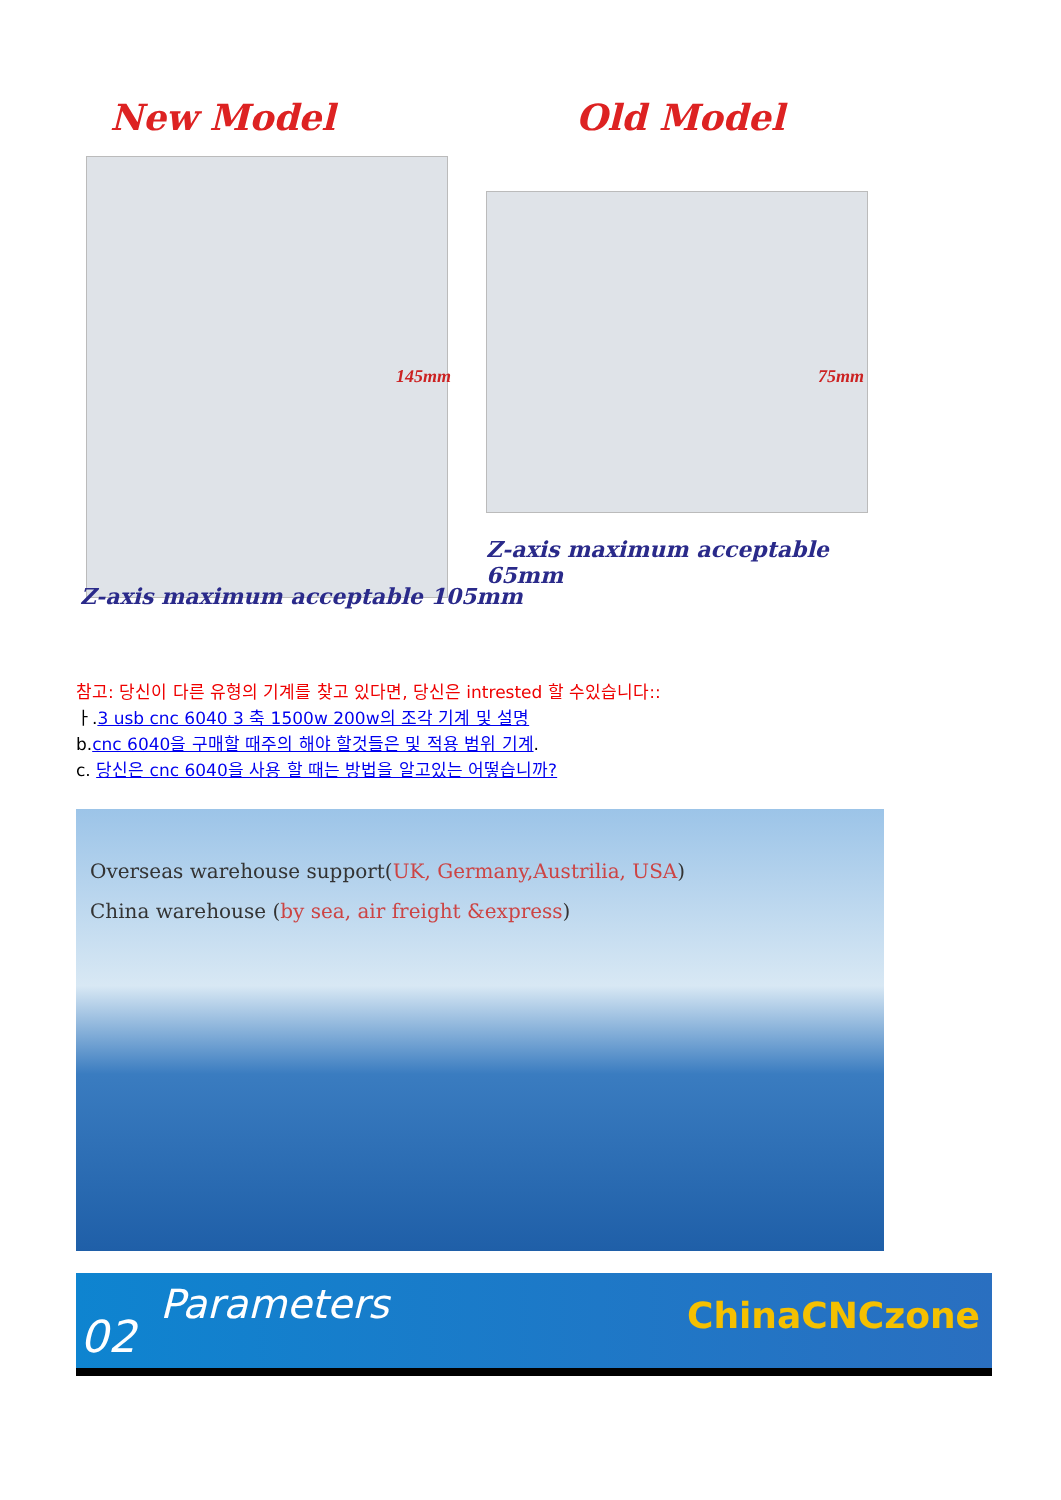New Model Old Model
145mm 75mm
Z-axis maximum acceptable 65mm
Z-axis maximum acceptable 105mm
참고: 당신이 다른 유형의 기계를 찾고 있다면, 당신은 intrested 할 수있습니다::
ㅏ.3 usb cnc 6040 3 축 1500w 200w의 조각 기계 및 설명
b.cnc 6040을 구매할 때주의 해야 할것들은 및 적용 범위 기계.
c. 당신은 cnc 6040을 사용 할 때는 방법을 알고있는 어떻습니까?
Overseas warehouse support(UK, Germany,Austrilia, USA)
China warehouse (by sea, air freight &express)
02
Parameters ChinaCNCzone